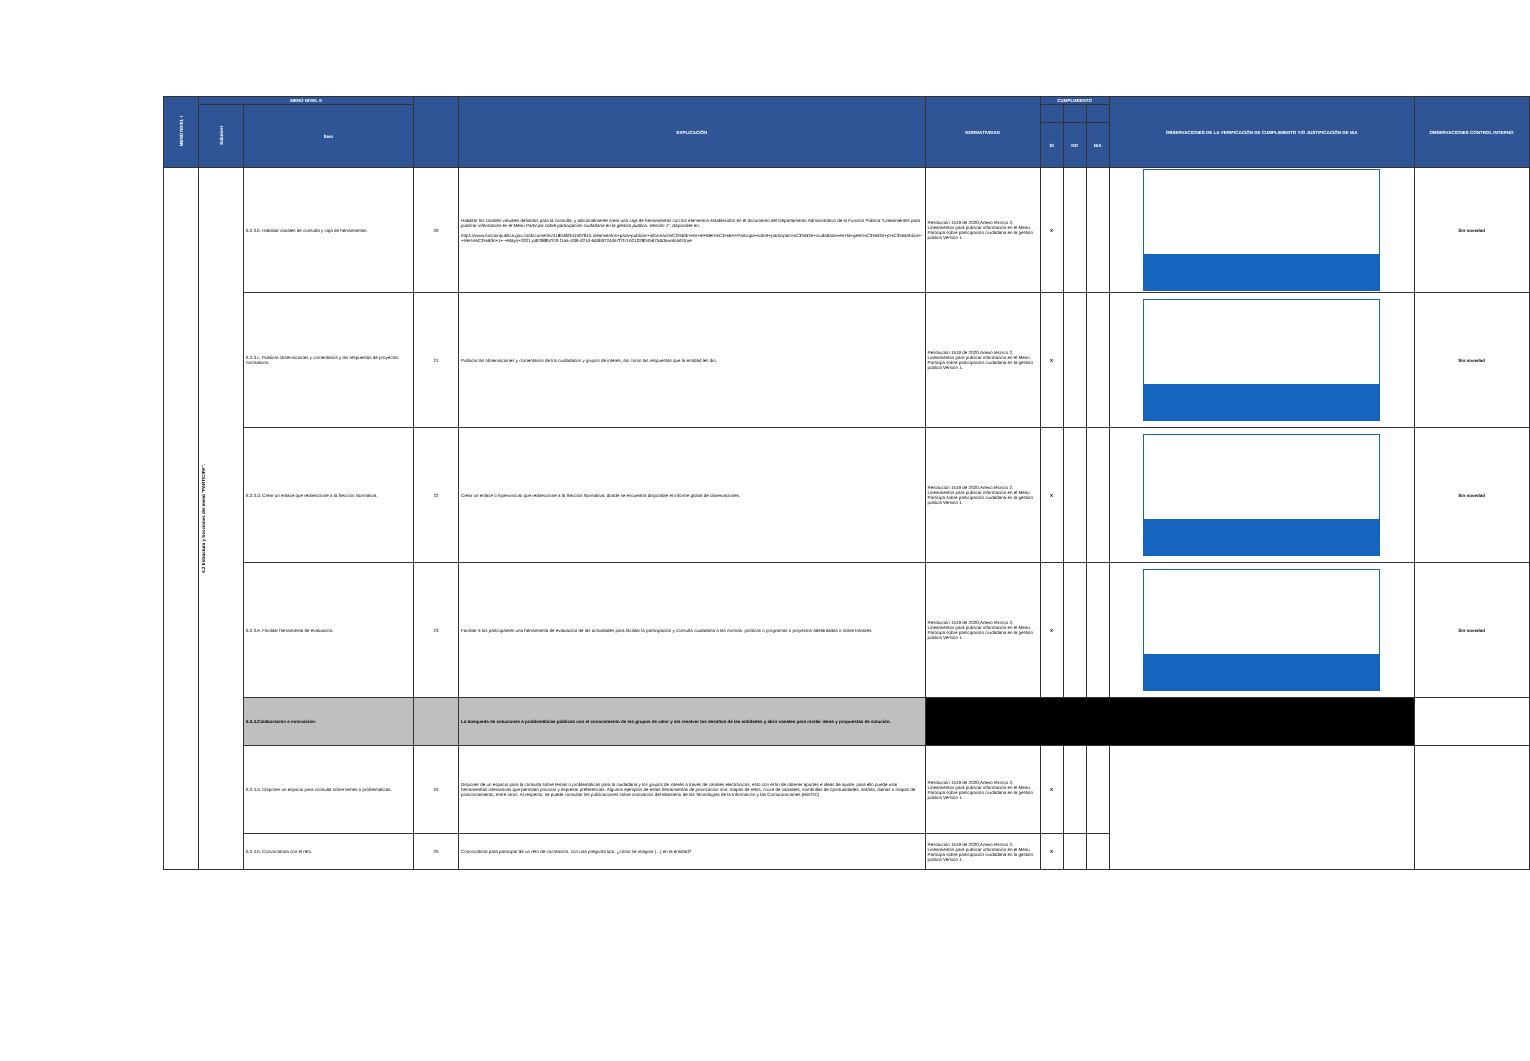| MENÚ NIVEL I | MENÚ NIVEL II | | | EXPLICACIÓN | NORMATIVIDAD | CUMPLIMIENTO | | | OBSERVACIONES DE LA VERIFICACIÓN DE CUMPLIMIENTO Y/O JUSTIFICACIÓN DE N/A | OBSERVACIONES CONTROL INTERNO |
| --- | --- | --- | --- | --- | --- | --- | --- | --- | --- | --- |
| | Subnivel | Ítem | | | | | | | | |
| | | | | | | SI | NO | N/A | | |
| | 6.2 Estructura y Secciones del menú "PARTICIPA". | 6.2.3.b. Habilitar canales de consulta y caja de herramientas. | 20 | Habilitar los canales virtuales definidos para la consulta, y adicionalmente crear una caja de herramientas con los elementos establecidos en el documento del Departamento Administrativo de la Función Pública " Lineamientos para publicar información en el Menú Participa sobre participación ciudadana en la gestión pública. Versión 1", disponible en: https://www.funcionpublica.gov.co/documents/418548/34150781/Lineamientos+para+publicar+informaci%C3%B3n+en+el+Men%C3%BA+Participa+sobre+participaci%C3%B3n+ciudadana+en+la+gesti%C3%B3n+p%C3%BAblica+-+Versi%C3%B3n+1+-+Mayo+2021.pdf/38857fc0-f1aa-cfd6-d21d-6ddb9724da7f?t=1621028045675&download=true | Resolución 1519 de 2020,Anexo técnico 2, Lineamientos para publicar información en el Menú Participa sobre participación ciudadana en la gestión pública Versión 1. | X | | | | Sin novedad |
| | | 6.2.3.c. Publicar observaciones y comentarios y las respuestas de proyectos normativos. | 21 | Publicar las observaciones y comentarios de los ciudadanos y grupos de interés, así como las respuestas que la entidad les dio. | Resolución 1519 de 2020,Anexo técnico 2, Lineamientos para publicar información en el Menú Participa sobre participación ciudadana en la gestión pública Versión 1. | X | | | | Sin novedad |
| | | 6.2.3.d. Crear un enlace que redireccione a la Sección Normativa. | 22 | Crear un enlace o hipervínculo que redireccione a la Sección Normativa, donde se encuentra disponible el informe global de observaciones. | Resolución 1519 de 2020,Anexo técnico 2, Lineamientos para publicar información en el Menú Participa sobre participación ciudadana en la gestión pública Versión 1. | X | | | | Sin novedad |
| | | 6.2.3.e. Facilitar herramienta de evaluación. | 23 | Facilitar a los participantes una herramienta de evaluación de las actividades para facilitar la participación y consulta ciudadana a las normas, políticas o programas o proyectos adelantadas o sobre trámites. | Resolución 1519 de 2020,Anexo técnico 2, Lineamientos para publicar información en el Menú Participa sobre participación ciudadana en la gestión pública Versión 1. | X | | | | Sin novedad |
| | | 6.2.4.Colaboración e innovación: | | La búsqueda de soluciones a problemáticas públicas con el conocimiento de los grupos de valor y así resolver los desafíos de las entidades y abrir canales para recibir ideas y propuestas de solución. | | | | | | |
| | | 6.2.4.a. Disponer un espacio para consulta sobre temas o problemáticas. | 24 | Disponer de un espacio para la consulta sobre temas o problemáticas para la ciudadana y los grupos de interés a través de canales electrónicos, esto con el fin de obtener aportes e ideas de ajuste, para ello puede usar herramientas interactivas que permitan priorizar y expresar preferencias. Algunos ejemplos de estas herramientas de priorización son: mapas de retos, cruce de variables, sombrillas de oportunidades, arañas, dianas o mapas de posicionamiento, entre otros. Al respecto, se puede consultar las publicaciones sobre innovación del Ministerio de las Tecnologías de la Información y las Comunicaciones (MinTIC) | Resolución 1519 de 2020,Anexo técnico 2, Lineamientos para publicar información en el Menú Participa sobre participación ciudadana en la gestión pública Versión 1. | X | | | | |
| | | 6.2.4.b. Convocatoria con el reto. | 25 | Convocatoria para participar de un reto de cocreación, con una pregunta tipo: ¿cómo se imagina (...) en la entidad? | Resolución 1519 de 2020,Anexo técnico 2, Lineamientos para publicar información en el Menú Participa sobre participación ciudadana en la gestión pública Versión 1. | X | | | | |